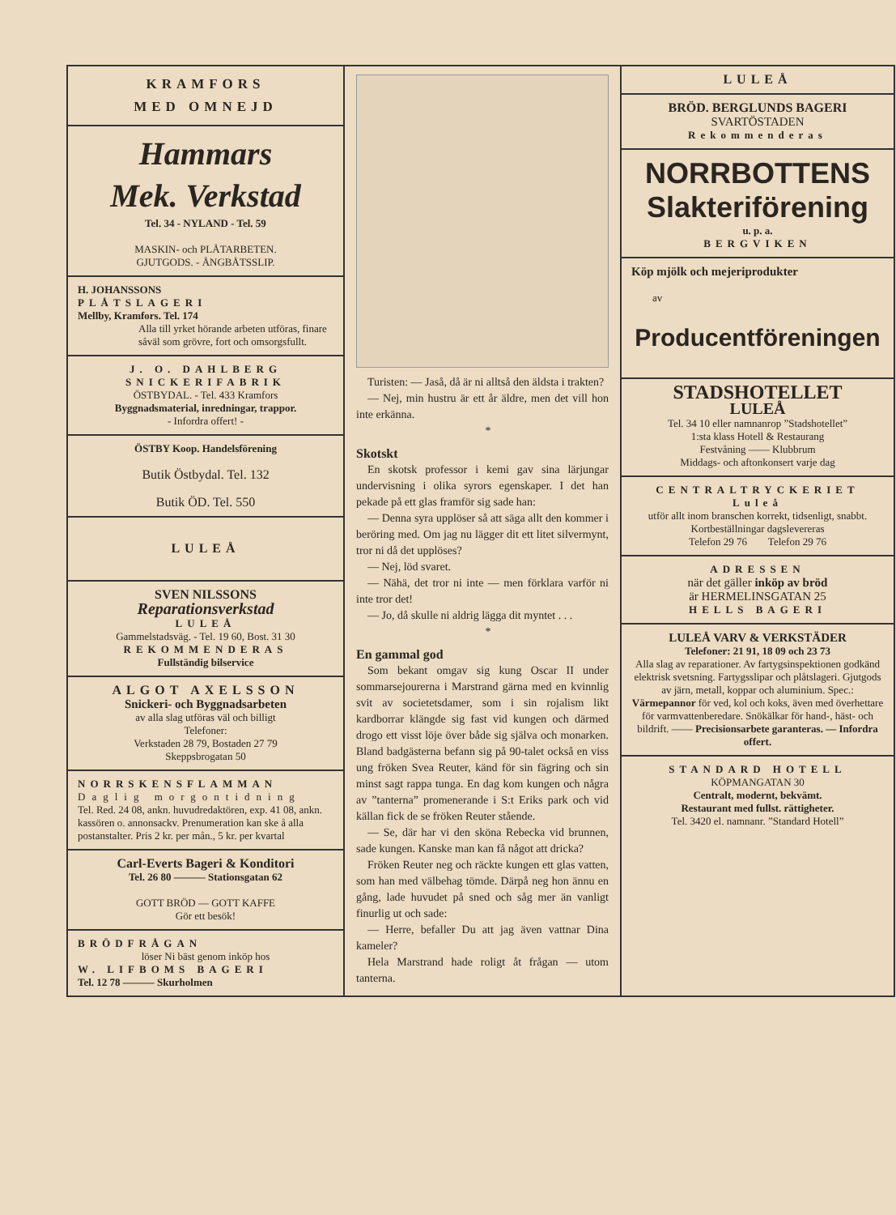KRAMFORS
MED OMNEJD
Hammars
Mek. Verkstad
Tel. 34 - NYLAND - Tel. 59
MASKIN- och PLÅTARBETEN.
GJUTGODS. - ÅNGBÅTSSLIP.
H. JOHANSSONS
PLÅTSLAGERI
Mellby, Kramfors. Tel. 174
Alla till yrket hörande arbeten utföras, finare såväl som grövre, fort och omsorgsfullt.
J. O. DAHLBERG
SNICKERIFABRIK
ÖSTBYDAL. - Tel. 433 Kramfors
Byggnadsmaterial, inredningar, trappor.
- Infordra offert! -
ÖSTBY Koop. Handelsförening
Butik Östbydal. Tel. 132
Butik ÖD. Tel. 550
LULEÅ
SVEN NILSSONS
Reparationsverkstad
LULEÅ
Gammelstadsväg. - Tel. 19 60, Bost. 31 30
REKOMMENDERAS
Fullständig bilservice
ALGOT AXELSSON
Snickeri- och Byggnadsarbeten
av alla slag utföras väl och billigt
Telefoner:
Verkstaden 28 79, Bostaden 27 79
Skeppsbrogatan 50
NORRSKENSFLAMMAN
Daglig morgontidning
Tel. Red. 24 08, ankn. huvudredaktören, exp. 41 08, ankn. kassören o. annonsackv. Prenumeration kan ske å alla postanstalter. Pris 2 kr. per mån., 5 kr. per kvartal
Carl-Everts Bageri & Konditori
Tel. 26 80 ——— Stationsgatan 62
GOTT BRÖD — GOTT KAFFE
Gör ett besök!
BRÖDFRÅGAN
löser Ni bäst genom inköp hos
W. LIFBOMS BAGERI
Tel. 12 78 ——— Skurholmen
Turisten: — Jaså, då är ni alltså den äldsta i trakten?
— Nej, min hustru är ett år äldre, men det vill hon inte erkänna.
*
Skotskt
En skotsk professor i kemi gav sina lärjungar undervisning i olika syrors egenskaper. I det han pekade på ett glas framför sig sade han:
— Denna syra upplöser så att säga allt den kommer i beröring med. Om jag nu lägger dit ett litet silvermynt, tror ni då det upplöses?
— Nej, löd svaret.
— Nähä, det tror ni inte — men förklara varför ni inte tror det!
— Jo, då skulle ni aldrig lägga dit myntet . . .
*
En gammal god
Som bekant omgav sig kung Oscar II under sommarsejourerna i Marstrand gärna med en kvinnlig svit av societetsdamer, som i sin rojalism likt kardborrar klängde sig fast vid kungen och därmed drogo ett visst löje över både sig själva och monarken. Bland badgästerna befann sig på 90-talet också en viss ung fröken Svea Reuter, känd för sin fägring och sin minst sagt rappa tunga. En dag kom kungen och några av ”tanterna” promenerande i S:t Eriks park och vid källan fick de se fröken Reuter stående.
— Se, där har vi den sköna Rebecka vid brunnen, sade kungen. Kanske man kan få något att dricka?
Fröken Reuter neg och räckte kungen ett glas vatten, som han med välbehag tömde. Därpå neg hon ännu en gång, lade huvudet på sned och såg mer än vanligt finurlig ut och sade:
— Herre, befaller Du att jag även vattnar Dina kameler?
Hela Marstrand hade roligt åt frågan — utom tanterna.
LULEÅ
BRÖD. BERGLUNDS BAGERI
SVARTÖSTADEN
Rekommenderas
NORRBOTTENS
Slakteriförening
u. p. a.
BERGVIKEN
Köp mjölk och mejeriprodukter
av
Producentföreningen
STADSHOTELLET
LULEÅ
Tel. 34 10 eller namnanrop ”Stadshotellet”
1:sta klass Hotell & Restaurang
Festvåning —— Klubbrum
Middags- och aftonkonsert varje dag
CENTRALTRYCKERIET
Luleå
utför allt inom branschen korrekt, tidsenligt, snabbt.
Kortbeställningar dagslevereras
Telefon 29 76 Telefon 29 76
ADRESSEN
när det gäller inköp av bröd
är HERMELINSGATAN 25
HELLS BAGERI
LULEÅ VARV & VERKSTÄDER
Telefoner: 21 91, 18 09 och 23 73
Alla slag av reparationer. Av fartygsinspektionen godkänd elektrisk svetsning. Fartygsslipar och plåtslageri. Gjutgods av järn, metall, koppar och aluminium. Spec.: Värmepannor för ved, kol och koks, även med överhettare för varmvattenberedare. Snökälkar för hand-, häst- och bildrift. —— Precisionsarbete garanteras. — Infordra offert.
STANDARD HOTELL
KÖPMANGATAN 30
Centralt, modernt, bekvämt.
Restaurant med fullst. rättigheter.
Tel. 3420 el. namnanr. ”Standard Hotell”